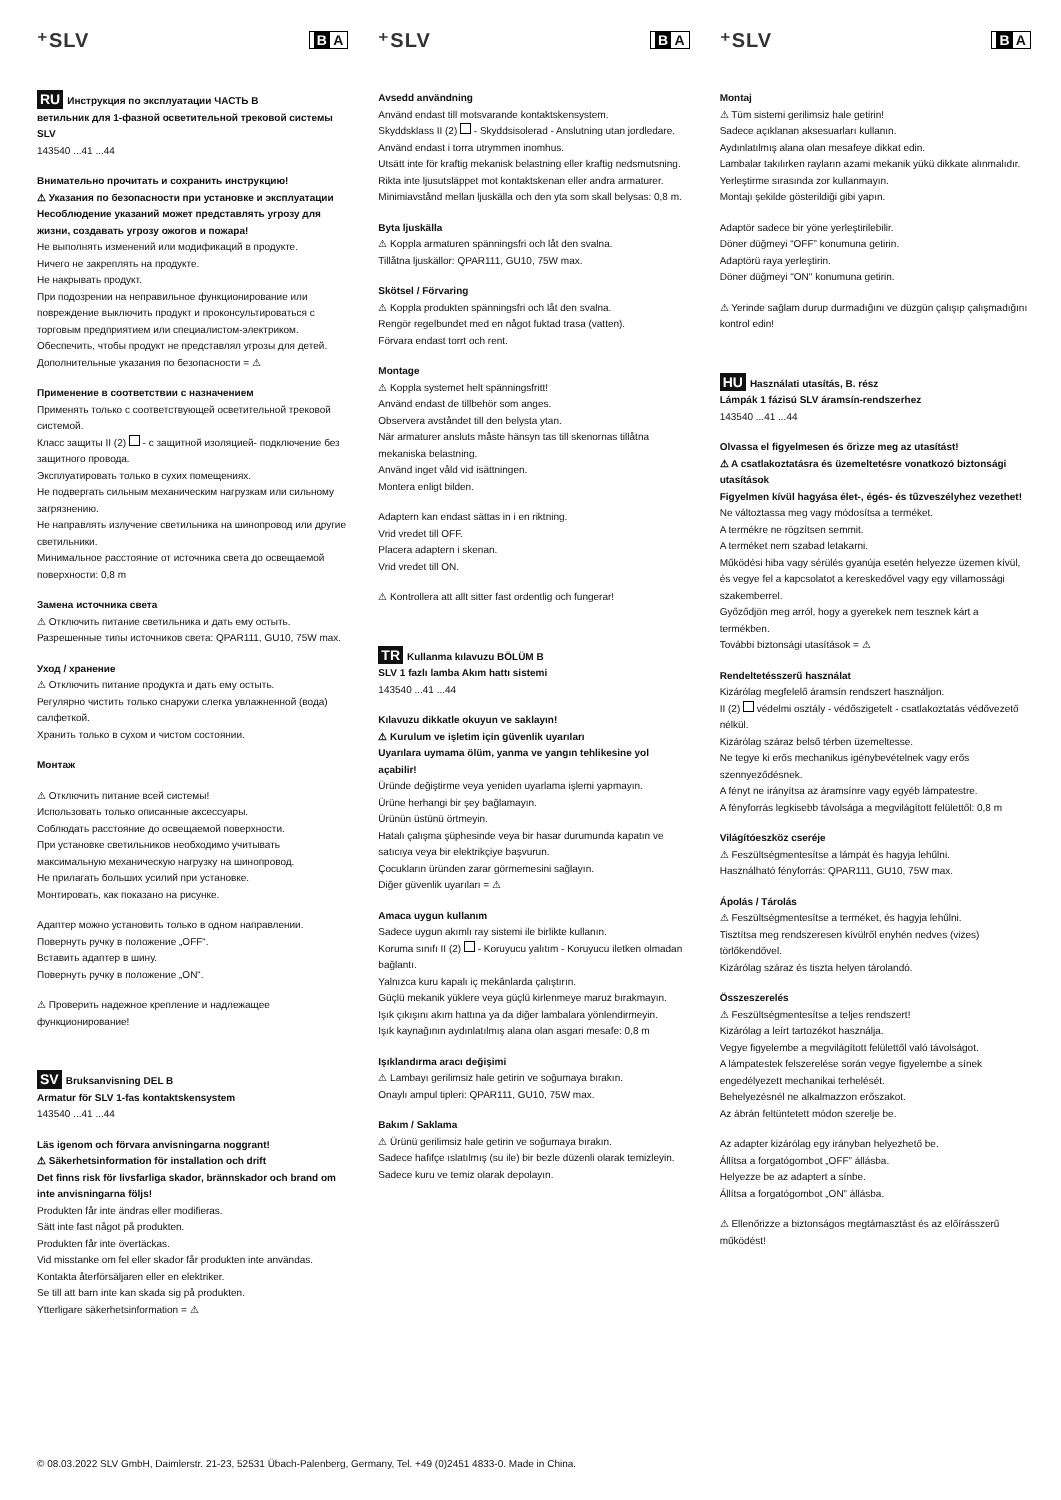⁺SLV B A
RU Инструкция по эксплуатации ЧАСТЬ B
ветильник для 1-фазной осветительной трековой системы SLV
143540 ...41 ...44
Внимательно прочитать и сохранить инструкцию!
⚠ Указания по безопасности при установке и эксплуатации
Несоблюдение указаний может представлять угрозу для жизни, создавать угрозу ожогов и пожара!
Не выполнять изменений или модификаций в продукте.
Ничего не закреплять на продукте.
Не накрывать продукт.
При подозрении на неправильное функционирование или повреждение выключить продукт и проконсультироваться с торговым предприятием или специалистом-электриком.
Обеспечить, чтобы продукт не представлял угрозы для детей.
Дополнительные указания по безопасности = ⚠
Применение в соответствии с назначением
Применять только с соответствующей осветительной трековой системой.
Класс защиты II (2) - с защитной изоляцией- подключение без защитного провода.
Эксплуатировать только в сухих помещениях.
Не подвергать сильным механическим нагрузкам или сильному загрязнению.
Не направлять излучение светильника на шинопровод или другие светильники.
Минимальное расстояние от источника света до освещаемой поверхности: 0,8 m
Замена источника света
⚠ Отключить питание светильника и дать ему остыть.
Разрешенные типы источников света: QPAR111, GU10, 75W max.
Уход / хранение
⚠ Отключить питание продукта и дать ему остыть.
Регулярно чистить только снаружи слегка увлажненной (вода) салфеткой.
Хранить только в сухом и чистом состоянии.
Монтаж
⚠ Отключить питание всей системы!
Использовать только описанные аксессуары.
Соблюдать расстояние до освещаемой поверхности.
При установке светильников необходимо учитывать максимальную механическую нагрузку на шинопровод.
Не прилагать больших усилий при установке.
Монтировать, как показано на рисунке.
Адаптер можно установить только в одном направлении.
Повернуть ручку в положение „OFF“.
Вставить адаптер в шину.
Повернуть ручку в положение „ON“.
⚠ Проверить надежное крепление и надлежащее функционирование!
SV Bruksanvisning DEL B
Armatur för SLV 1-fas kontaktskensystem
143540 ...41 ...44
Läs igenom och förvara anvisningarna noggrant!
⚠ Säkerhetsinformation för installation och drift
Det finns risk för livsfarliga skador, brännskador och brand om inte anvisningarna följs!
Produkten får inte ändras eller modifieras.
Sätt inte fast något på produkten.
Produkten får inte övertäckas.
Vid misstanke om fel eller skador får produkten inte användas. Kontakta återförsäljaren eller en elektriker.
Se till att barn inte kan skada sig på produkten.
Ytterligare säkerhetsinformation = ⚠
⁺SLV B A
Avsedd användning
Använd endast till motsvarande kontaktskensystem.
Skyddsklass II (2) - Skyddsisolerad - Anslutning utan jordledare.
Använd endast i torra utrymmen inomhus.
Utsätt inte för kraftig mekanisk belastning eller kraftig nedsmutsning.
Rikta inte ljusutsläppet mot kontaktskenan eller andra armaturer.
Minimiavstånd mellan ljuskälla och den yta som skall belysas: 0,8 m.
Byta ljuskälla
⚠ Koppla armaturen spänningsfri och låt den svalna.
Tillåtna ljuskällor: QPAR111, GU10, 75W max.
Skötsel / Förvaring
⚠ Koppla produkten spänningsfri och låt den svalna.
Rengör regelbundet med en något fuktad trasa (vatten).
Förvara endast torrt och rent.
Montage
⚠ Koppla systemet helt spänningsfritt!
Använd endast de tillbehör som anges.
Observera avståndet till den belysta ytan.
När armaturer ansluts måste hänsyn tas till skenornas tillåtna mekaniska belastning.
Använd inget våld vid isättningen.
Montera enligt bilden.
Adaptern kan endast sättas in i en riktning.
Vrid vredet till OFF.
Placera adaptern i skenan.
Vrid vredet till ON.
⚠ Kontrollera att allt sitter fast ordentlig och fungerar!
TR Kullanma kılavuzu BÖLÜM B
SLV 1 fazlı lamba Akım hattı sistemi
143540 ...41 ...44
Kılavuzu dikkatle okuyun ve saklayın!
⚠ Kurulum ve işletim için güvenlik uyarıları
Uyarılara uymama ölüm, yanma ve yangın tehlikesine yol açabilir!
Üründe değiştirme veya yeniden uyarlama işlemi yapmayın.
Ürüne herhangi bir şey bağlamayın.
Ürünün üstünü örtmeyin.
Hatalı çalışma şüphesinde veya bir hasar durumunda kapatın ve satıcıya veya bir elektrikçiye başvurun.
Çocukların üründen zarar görmemesini sağlayın.
Diğer güvenlik uyarıları = ⚠
Amaca uygun kullanım
Sadece uygun akımlı ray sistemi ile birlikte kullanın.
Koruma sınıfı II (2) - Koruyucu yalıtım - Koruyucu iletken olmadan bağlantı.
Yalnızca kuru kapalı iç mekânlarda çalıştırın.
Güçlü mekanik yüklere veya güçlü kirlenmeye maruz bırakmayın.
Işık çıkışını akım hattına ya da diğer lambalara yönlendirmeyin.
Işık kaynağının aydınlatılmış alana olan asgari mesafe: 0,8 m
Işıklandırma aracı değişimi
⚠ Lambayı gerilimsiz hale getirin ve soğumaya bırakın.
Onaylı ampul tipleri: QPAR111, GU10, 75W max.
Bakım / Saklama
⚠ Ürünü gerilimsiz hale getirin ve soğumaya bırakın.
Sadece hafifçe ıslatılmış (su ile) bir bezle düzenli olarak temizleyin.
Sadece kuru ve temiz olarak depolayın.
⁺SLV B A
Montaj
⚠ Tüm sistemi gerilimsiz hale getirin!
Sadece açıklanan aksesuarları kullanın.
Aydınlatılmış alana olan mesafeye dikkat edin.
Lambalar takılırken rayların azami mekanik yükü dikkate alınmalıdır.
Yerleştirme sırasında zor kullanmayın.
Montajı şekilde gösterildiği gibi yapın.
Adaptör sadece bir yöne yerleştirilebilir.
Döner düğmeyi “OFF” konumuna getirin.
Adaptörü raya yerleştirin.
Döner düğmeyi "ON" konumuna getirin.
⚠ Yerinde sağlam durup durmadığını ve düzgün çalışıp çalışmadığını kontrol edin!
HU Használati utasítás, B. rész
Lámpák 1 fázisú SLV áramsín-rendszerhez
143540 ...41 ...44
Olvassa el figyelmesen és őrizze meg az utasítást!
⚠ A csatlakoztatásra és üzemeltetésre vonatkozó biztonsági utasítások
Figyelmen kívül hagyása élet-, égés- és tűzveszélyhez vezethet!
Ne változtassa meg vagy módosítsa a terméket.
A termékre ne rögzítsen semmit.
A terméket nem szabad letakarni.
Működési hiba vagy sérülés gyanúja esetén helyezze üzemen kívül, és vegye fel a kapcsolatot a kereskedővel vagy egy villamossági szakemberrel.
Győződjön meg arról, hogy a gyerekek nem tesznek kárt a termékben.
További biztonsági utasítások = ⚠
Rendeltetésszerű használat
Kizárólag megfelelő áramsín rendszert használjon.
II (2) védelmi osztály - védőszigetelt - csatlakoztatás védővezető nélkül.
Kizárólag száraz belső térben üzemeltesse.
Ne tegye ki erős mechanikus igénybevételnek vagy erős szennyeződésnek.
A fényt ne irányítsa az áramsínre vagy egyéb lámpatestre.
A fényforrás legkisebb távolsága a megvilágított felülettől: 0,8 m
Világítóeszköz cseréje
⚠ Feszültségmentesítse a lámpát és hagyja lehűlni.
Használható fényforrás: QPAR111, GU10, 75W max.
Ápolás / Tárolás
⚠ Feszültségmentesítse a terméket, és hagyja lehűlni.
Tisztítsa meg rendszeresen kívülről enyhén nedves (vizes) törlőkendővel.
Kizárólag száraz és tiszta helyen tárolandó.
Összeszerelés
⚠ Feszültségmentesítse a teljes rendszert!
Kizárólag a leírt tartozékot használja.
Vegye figyelembe a megvilágított felülettől való távolságot.
A lámpatestek felszerelése során vegye figyelembe a sínek engedélyezett mechanikai terhelését.
Behelyezésnél ne alkalmazzon erőszakot.
Az ábrán feltüntetett módon szerelje be.
Az adapter kizárólag egy irányban helyezhető be.
Állítsa a forgatógombot „OFF” állásba.
Helyezze be az adaptert a sínbe.
Állítsa a forgatógombot „ON” állásba.
⚠ Ellenőrizze a biztonságos megtámasztást és az előírásszerű működést!
© 08.03.2022 SLV GmbH, Daimlerstr. 21-23, 52531 Übach-Palenberg, Germany, Tel. +49 (0)2451 4833-0. Made in China.